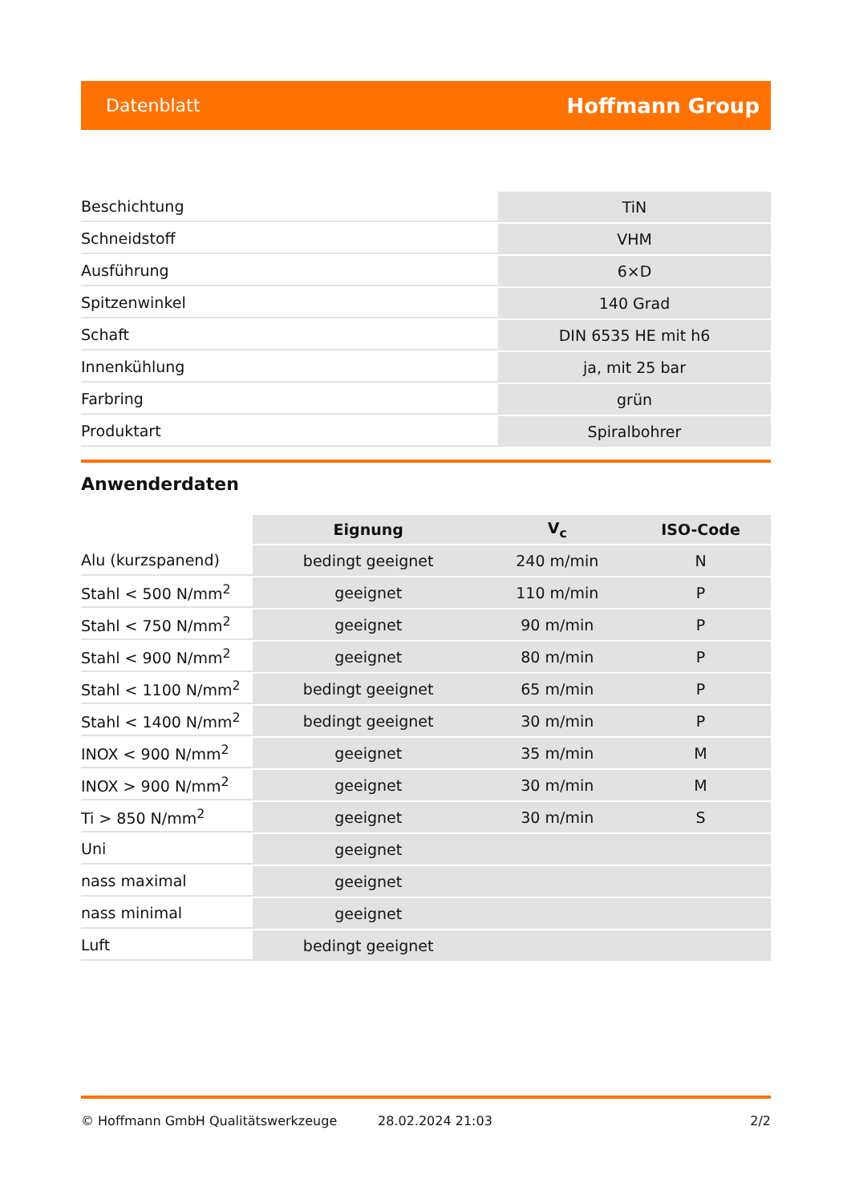Datenblatt Hoffmann Group
| Beschichtung | TiN |
| Schneidstoff | VHM |
| Ausführung | 6×D |
| Spitzenwinkel | 140 Grad |
| Schaft | DIN 6535 HE mit h6 |
| Innenkühlung | ja, mit 25 bar |
| Farbring | grün |
| Produktart | Spiralbohrer |
Anwenderdaten
| | Eignung | V<sub>c</sub> | ISO-Code |
| --- | --- | --- | --- |
| Alu (kurzspanend) | bedingt geeignet | 240 m/min | N |
| Stahl < 500 N/mm<sup>2</sup> | geeignet | 110 m/min | P |
| Stahl < 750 N/mm<sup>2</sup> | geeignet | 90 m/min | P |
| Stahl < 900 N/mm<sup>2</sup> | geeignet | 80 m/min | P |
| Stahl < 1100 N/mm<sup>2</sup> | bedingt geeignet | 65 m/min | P |
| Stahl < 1400 N/mm<sup>2</sup> | bedingt geeignet | 30 m/min | P |
| INOX < 900 N/mm<sup>2</sup> | geeignet | 35 m/min | M |
| INOX > 900 N/mm<sup>2</sup> | geeignet | 30 m/min | M |
| Ti > 850 N/mm<sup>2</sup> | geeignet | 30 m/min | S |
| Uni | geeignet | | |
| nass maximal | geeignet | | |
| nass minimal | geeignet | | |
| Luft | bedingt geeignet | | |
© Hoffmann GmbH Qualitätswerkzeuge 28.02.2024 21:03 2/2